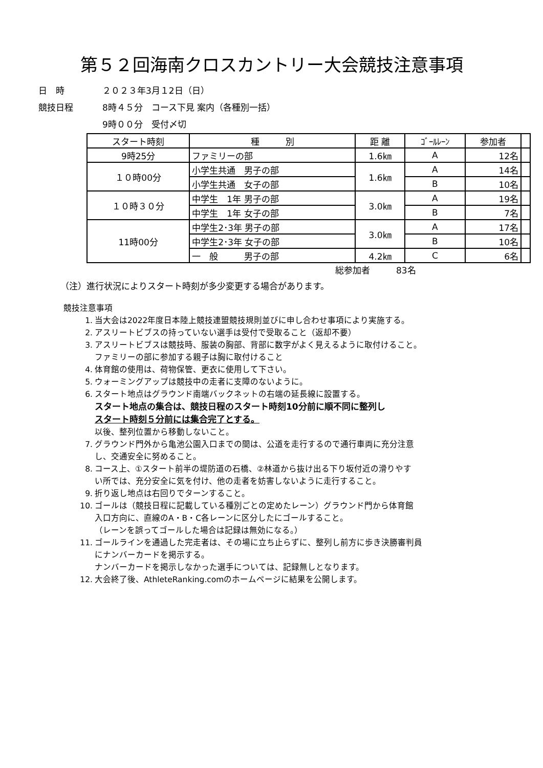第５２回海南クロスカントリー大会競技注意事項
日　時 ２０２３年3月１2日（日）
競技日程 8時４５分　コース下見 案内（各種別一括）
9時００分　受付〆切
| スタート時刻 | 種 別 | 距 離 | ｺﾞｰﾙﾚｰﾝ | 参加者 | |
| 9時25分 | ファミリーの部 | 1.6㎞ | A | 12名 | |
| １０時00分 | 小学生共通 男子の部 | 1.6㎞ | A | 14名 | |
| | 小学生共通 女子の部 | | B | 10名 | |
| １０時３０分 | 中学生 1年 男子の部 | 3.0㎞ | A | 19名 | |
| | 中学生 1年 女子の部 | | B | 7名 | |
| 11時00分 | 中学生2･3年 男子の部 | 3.0㎞ | A | 17名 | |
| | 中学生2･3年 女子の部 | | B | 10名 | |
| | 一 般 男子の部 | 4.2㎞ | C | 6名 | |
総参加者　　　83名
（注）進行状況によりスタート時刻が多少変更する場合があります。
競技注意事項
1. 当大会は2022年度日本陸上競技連盟競技規則並びに申し合わせ事項により実施する。
2. アスリートビブスの持っていない選手は受付で受取ること（返却不要）
3. アスリートビブスは競技時、服装の胸部、背部に数字がよく見えるように取付けること。
ファミリーの部に参加する親子は胸に取付けること
4. 体育館の使用は、荷物保管、更衣に使用して下さい。
5. ウォーミングアップは競技中の走者に支障のないように。
6. スタート地点はグラウンド南端バックネットの右端の延長線に設置する。
スタート地点の集合は、競技日程のスタート時刻10分前に順不同に整列し
スタート時刻５分前には集合完了とする。
以後、整列位置から移動しないこと。
7. グラウンド門外から亀池公園入口までの間は、公道を走行するので通行車両に充分注意
し、交通安全に努めること。
8. コース上、①スタート前半の堤防道の石橋、②林道から抜け出る下り坂付近の滑りやす
い所では、充分安全に気を付け、他の走者を妨害しないように走行すること。
9. 折り返し地点は右回りでターンすること。
10. ゴールは（競技日程に記載している種別ごとの定めたレーン）グラウンド門から体育館
入口方向に、直線のA・B・C各レーンに区分したにゴールすること。
（レーンを誤ってゴールした場合は記録は無効になる。）
11. ゴールラインを通過した完走者は、その場に立ち止らずに、整列し前方に歩き決勝審判員
にナンバーカードを掲示する。
ナンバーカードを掲示しなかった選手については、記録無しとなります。
12. 大会終了後、AthleteRanking.comのホームページに結果を公開します。